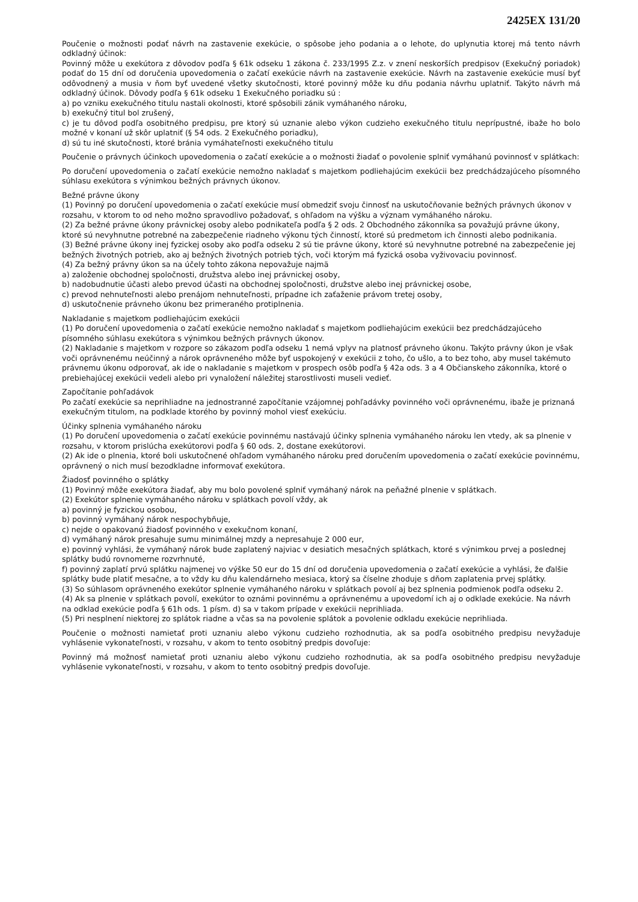2425EX 131/20
Poučenie o možnosti podať návrh na zastavenie exekúcie, o spôsobe jeho podania a o lehote, do uplynutia ktorej má tento návrh odkladný účinok:
Povinný môže u exekútora z dôvodov podľa § 61k odseku 1 zákona č. 233/1995 Z.z. v znení neskorších predpisov (Exekučný poriadok) podať do 15 dní od doručenia upovedomenia o začatí exekúcie návrh na zastavenie exekúcie. Návrh na zastavenie exekúcie musí byť odôvodnený a musia v ňom byť uvedené všetky skutočnosti, ktoré povinný môže ku dňu podania návrhu uplatniť. Takýto návrh má odkladný účinok. Dôvody podľa § 61k odseku 1 Exekučného poriadku sú :
a) po vzniku exekučného titulu nastali okolnosti, ktoré spôsobili zánik vymáhaného nároku,
b) exekučný titul bol zrušený,
c) je tu dôvod podľa osobitného predpisu, pre ktorý sú uznanie alebo výkon cudzieho exekučného titulu neprípustné, ibaže ho bolo možné v konaní už skôr uplatniť (§ 54 ods. 2 Exekučného poriadku),
d) sú tu iné skutočnosti, ktoré bránia vymáhateľnosti exekučného titulu
Poučenie o právnych účinkoch upovedomenia o začatí exekúcie a o možnosti žiadať o povolenie splniť vymáhanú povinnosť v splátkach:
Po doručení upovedomenia o začatí exekúcie nemožno nakladať s majetkom podliehajúcim exekúcii bez predchádzajúceho písomného súhlasu exekútora s výnimkou bežných právnych úkonov.
Bežné právne úkony
(1) Povinný po doručení upovedomenia o začatí exekúcie musí obmedziť svoju činnosť na uskutočňovanie bežných právnych úkonov v rozsahu, v ktorom to od neho možno spravodlivo požadovať, s ohľadom na výšku a význam vymáhaného nároku.
(2) Za bežné právne úkony právnickej osoby alebo podnikateľa podľa § 2 ods. 2 Obchodného zákonníka sa považujú právne úkony, ktoré sú nevyhnutne potrebné na zabezpečenie riadneho výkonu tých činností, ktoré sú predmetom ich činnosti alebo podnikania.
(3) Bežné právne úkony inej fyzickej osoby ako podľa odseku 2 sú tie právne úkony, ktoré sú nevyhnutne potrebné na zabezpečenie jej bežných životných potrieb, ako aj bežných životných potrieb tých, voči ktorým má fyzická osoba vyživovaciu povinnosť.
(4) Za bežný právny úkon sa na účely tohto zákona nepovažuje najmä
a) založenie obchodnej spoločnosti, družstva alebo inej právnickej osoby,
b) nadobudnutie účasti alebo prevod účasti na obchodnej spoločnosti, družstve alebo inej právnickej osobe,
c) prevod nehnuteľnosti alebo prenájom nehnuteľnosti, prípadne ich zaťaženie právom tretej osoby,
d) uskutočnenie právneho úkonu bez primeraného protiplnenia.
Nakladanie s majetkom podliehajúcim exekúcii
(1) Po doručení upovedomenia o začatí exekúcie nemožno nakladať s majetkom podliehajúcim exekúcii bez predchádzajúceho písomného súhlasu exekútora s výnimkou bežných právnych úkonov.
(2) Nakladanie s majetkom v rozpore so zákazom podľa odseku 1 nemá vplyv na platnosť právneho úkonu. Takýto právny úkon je však voči oprávnenému neúčinný a nárok oprávneného môže byť uspokojený v exekúcii z toho, čo ušlo, a to bez toho, aby musel takémuto právnemu úkonu odporovať, ak ide o nakladanie s majetkom v prospech osôb podľa § 42a ods. 3 a 4 Občianskeho zákonníka, ktoré o prebiehajúcej exekúcii vedeli alebo pri vynaložení náležitej starostlivosti museli vedieť.
Započítanie pohľadávok
Po začatí exekúcie sa neprihliadne na jednostranné započítanie vzájomnej pohľadávky povinného voči oprávnenému, ibaže je priznaná exekučným titulom, na podklade ktorého by povinný mohol viesť exekúciu.
Účinky splnenia vymáhaného nároku
(1) Po doručení upovedomenia o začatí exekúcie povinnému nastávajú účinky splnenia vymáhaného nároku len vtedy, ak sa plnenie v rozsahu, v ktorom prislúcha exekútorovi podľa § 60 ods. 2, dostane exekútorovi.
(2) Ak ide o plnenia, ktoré boli uskutočnené ohľadom vymáhaného nároku pred doručením upovedomenia o začatí exekúcie povinnému, oprávnený o nich musí bezodkladne informovať exekútora.
Žiadosť povinného o splátky
(1) Povinný môže exekútora žiadať, aby mu bolo povolené splniť vymáhaný nárok na peňažné plnenie v splátkach.
(2) Exekútor splnenie vymáhaného nároku v splátkach povolí vždy, ak
a) povinný je fyzickou osobou,
b) povinný vymáhaný nárok nespochybňuje,
c) nejde o opakovanú žiadosť povinného v exekučnom konaní,
d) vymáhaný nárok presahuje sumu minimálnej mzdy a nepresahuje 2 000 eur,
e) povinný vyhlási, že vymáhaný nárok bude zaplatený najviac v desiatich mesačných splátkach, ktoré s výnimkou prvej a poslednej splátky budú rovnomerne rozvrhnuté,
f) povinný zaplatí prvú splátku najmenej vo výške 50 eur do 15 dní od doručenia upovedomenia o začatí exekúcie a vyhlási, že ďalšie splátky bude platiť mesačne, a to vždy ku dňu kalendárneho mesiaca, ktorý sa číselne zhoduje s dňom zaplatenia prvej splátky.
(3) So súhlasom oprávneného exekútor splnenie vymáhaného nároku v splátkach povolí aj bez splnenia podmienok podľa odseku 2.
(4) Ak sa plnenie v splátkach povolí, exekútor to oznámi povinnému a oprávnenému a upovedomí ich aj o odklade exekúcie. Na návrh na odklad exekúcie podľa § 61h ods. 1 písm. d) sa v takom prípade v exekúcii neprihliada.
(5) Pri nesplnení niektorej zo splátok riadne a včas sa na povolenie splátok a povolenie odkladu exekúcie neprihliada.
Poučenie o možnosti namietať proti uznaniu alebo výkonu cudzieho rozhodnutia, ak sa podľa osobitného predpisu nevyžaduje vyhlásenie vykonateľnosti, v rozsahu, v akom to tento osobitný predpis dovoľuje:
Povinný má možnosť namietať proti uznaniu alebo výkonu cudzieho rozhodnutia, ak sa podľa osobitného predpisu nevyžaduje vyhlásenie vykonateľnosti, v rozsahu, v akom to tento osobitný predpis dovoľuje.